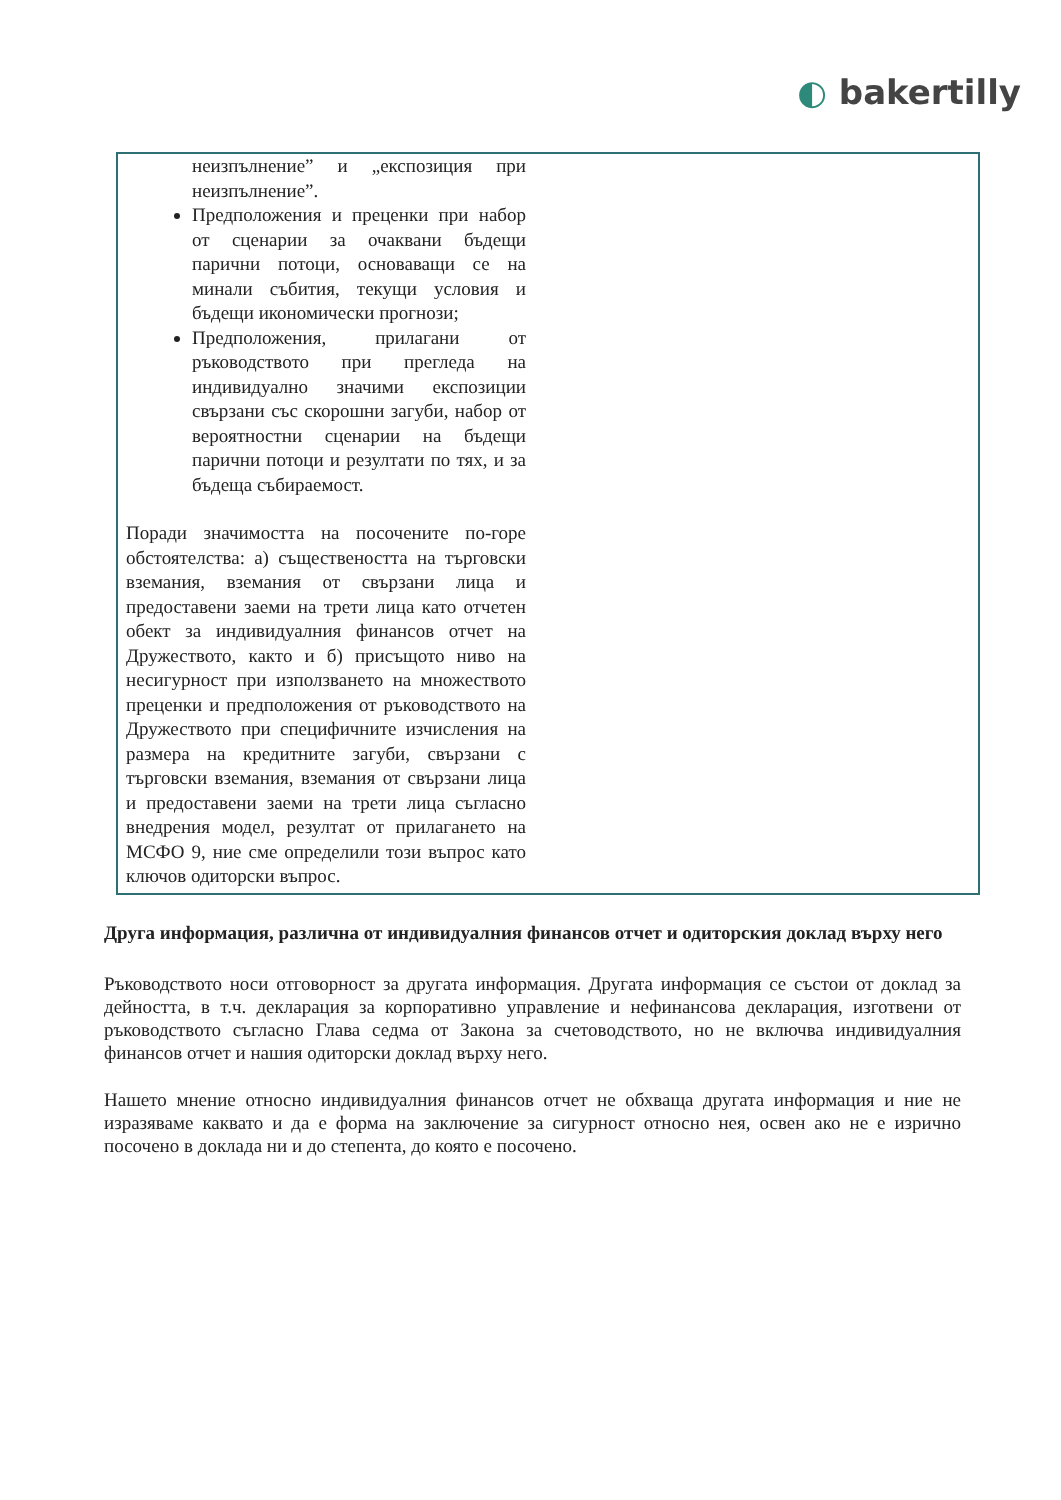◐ bakertilly
| неизпълнение” и „експозиция при неизпълнение”. Предположения и преценки при набор от сценарии за очаквани бъдещи парични потоци, основаващи се на минали събития, текущи условия и бъдещи икономически прогнози; Предположения, прилагани от ръководството при прегледа на индивидуално значими експозиции свързани със скорошни загуби, набор от вероятностни сценарии на бъдещи парични потоци и резултати по тях, и за бъдеща събираемост. Поради значимостта на посочените по-горе обстоятелства: а) съществеността на търговски вземания, вземания от свързани лица и предоставени заеми на трети лица като отчетен обект за индивидуалния финансов отчет на Дружеството, както и б) присъщото ниво на несигурност при използването на множеството преценки и предположения от ръководството на Дружеството при специфичните изчисления на размера на кредитните загуби, свързани с търговски вземания, вземания от свързани лица и предоставени заеми на трети лица съгласно внедрения модел, резултат от прилагането на МСФО 9, ние сме определили този въпрос като ключов одиторски въпрос. | |
Друга информация, различна от индивидуалния финансов отчет и одиторския доклад върху него
Ръководството носи отговорност за другата информация. Другата информация се състои от доклад за дейността, в т.ч. декларация за корпоративно управление и нефинансова декларация, изготвени от ръководството съгласно Глава седма от Закона за счетоводството, но не включва индивидуалния финансов отчет и нашия одиторски доклад върху него.
Нашето мнение относно индивидуалния финансов отчет не обхваща другата информация и ние не изразяваме каквато и да е форма на заключение за сигурност относно нея, освен ако не е изрично посочено в доклада ни и до степента, до която е посочено.